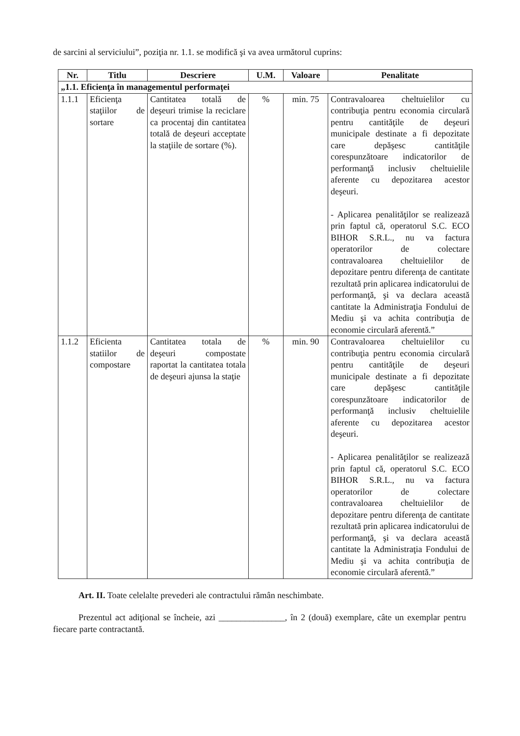de sarcini al serviciului”, poziţia nr. 1.1. se modifică şi va avea următorul cuprins:
| Nr. | Titlu | Descriere | U.M. | Valoare | Penalitate |
| --- | --- | --- | --- | --- | --- |
| „1.1. Eficienţa în managementul performaţei | | | | | |
| 1.1.1 | Eficienţa staţiilor de sortare | Cantitatea totală de deşeuri trimise la reciclare ca procentaj din cantitatea totală de deşeuri acceptate la staţiile de sortare (%). | % | min. 75 | Contravaloarea cheltuielilor cu contribuţia pentru economia circulară pentru cantităţile de deşeuri municipale destinate a fi depozitate care depăşesc cantităţile corespunzătoare indicatorilor de performanţă inclusiv cheltuielile aferente cu depozitarea acestor deşeuri. - Aplicarea penalităţilor se realizează prin faptul că, operatorul S.C. ECO BIHOR S.R.L., nu va factura operatorilor de colectare contravaloarea cheltuielilor de depozitare pentru diferenţa de cantitate rezultată prin aplicarea indicatorului de performanţă, şi va declara această cantitate la Administraţia Fondului de Mediu şi va achita contribuţia de economie circulară aferentă.” |
| 1.1.2 | Eficienta statiilor de compostare | Cantitatea totala de deşeuri compostate raportat la cantitatea totala de deşeuri ajunsa la staţie | % | min. 90 | Contravaloarea cheltuielilor cu contribuţia pentru economia circulară pentru cantităţile de deşeuri municipale destinate a fi depozitate care depăşesc cantităţile corespunzătoare indicatorilor de performanţă inclusiv cheltuielile aferente cu depozitarea acestor deşeuri. - Aplicarea penalităţilor se realizează prin faptul că, operatorul S.C. ECO BIHOR S.R.L., nu va factura operatorilor de colectare contravaloarea cheltuielilor de depozitare pentru diferenţa de cantitate rezultată prin aplicarea indicatorului de performanţă, şi va declara această cantitate la Administraţia Fondului de Mediu şi va achita contribuţia de economie circulară aferentă.” |
Art. II. Toate celelalte prevederi ale contractului rămân neschimbate.
Prezentul act adiţional se încheie, azi _______________, în 2 (două) exemplare, câte un exemplar pentru fiecare parte contractantă.